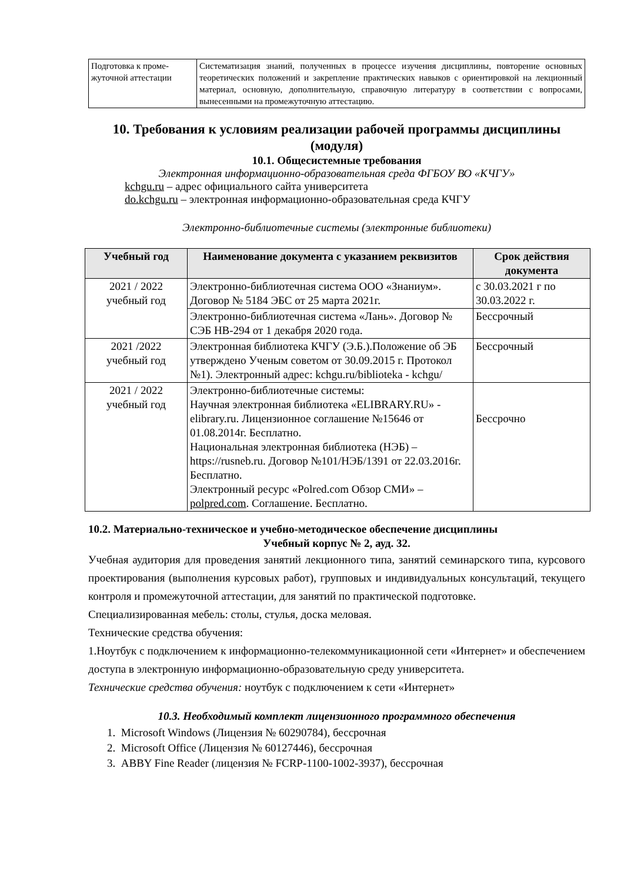| Подготовка к проме-жуточной аттестации | Систематизация знаний, полученных в процессе изучения дисциплины, повторение основных теоретических положений и закрепление практических навыков с ориентировкой на лекционный материал, основную, дополнительную, справочную литературу в соответствии с вопросами, вынесенными на промежуточную аттестацию. |
10. Требования к условиям реализации рабочей программы дисциплины (модуля)
10.1. Общесистемные требования
Электронная информационно-образовательная среда ФГБОУ ВО «КЧГУ»
kchgu.ru – адрес официального сайта университета
do.kchgu.ru – электронная информационно-образовательная среда КЧГУ
Электронно-библиотечные системы (электронные библиотеки)
| Учебный год | Наименование документа с указанием реквизитов | Срок действия документа |
| --- | --- | --- |
| 2021 / 2022 учебный год | Электронно-библиотечная система ООО «Знаниум». Договор № 5184 ЭБС от 25 марта 2021г. | с 30.03.2021 г по 30.03.2022 г. |
| | Электронно-библиотечная система «Лань». Договор № СЭБ НВ-294 от 1 декабря 2020 года. | Бессрочный |
| 2021 /2022 учебный год | Электронная библиотека КЧГУ (Э.Б.).Положение об ЭБ утверждено Ученым советом от 30.09.2015 г. Протокол №1). Электронный адрес: kchgu.ru/biblioteka - kchgu/ | Бессрочный |
| 2021 / 2022 учебный год | Электронно-библиотечные системы: Научная электронная библиотека «ELIBRARY.RU» - elibrary.ru. Лицензионное соглашение №15646 от 01.08.2014г. Бесплатно. Национальная электронная библиотека (НЭБ) – https://rusneb.ru. Договор №101/НЭБ/1391 от 22.03.2016г. Бесплатно. Электронный ресурс «Polred.com Обзор СМИ» – polpred.com . Соглашение. Бесплатно. | Бессрочно |
10.2. Материально-техническое и учебно-методическое обеспечение дисциплины
Учебный корпус № 2, ауд. 32.
Учебная аудитория для проведения занятий лекционного типа, занятий семинарского типа, курсового проектирования (выполнения курсовых работ), групповых и индивидуальных консультаций, текущего контроля и промежуточной аттестации, для занятий по практической подготовке.
Специализированная мебель: столы, стулья, доска меловая.
Технические средства обучения:
1.Ноутбук с подключением к информационно-телекоммуникационной сети «Интернет» и обеспечением доступа в электронную информационно-образовательную среду университета.
Технические средства обучения: ноутбук с подключением к сети «Интернет»
10.3. Необходимый комплект лицензионного программного обеспечения
1. Microsoft Windows (Лицензия № 60290784), бессрочная
2. Microsoft Office (Лицензия № 60127446), бессрочная
3. ABBY Fine Reader (лицензия № FCRP-1100-1002-3937), бессрочная